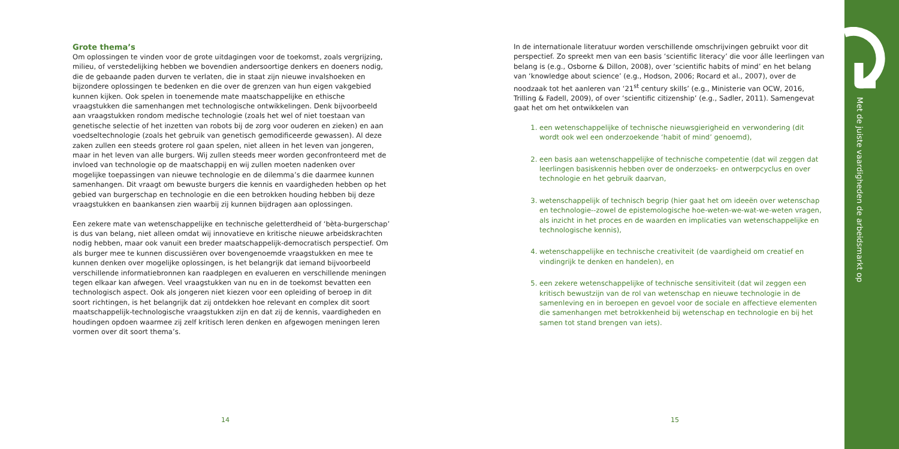Grote thema’s
Om oplossingen te vinden voor de grote uitdagingen voor de toekomst, zoals vergrijzing, milieu, of verstedelijking hebben we bovendien andersoortige denkers en doeners nodig, die de gebaande paden durven te verlaten, die in staat zijn nieuwe invalshoeken en bijzondere oplossingen te bedenken en die over de grenzen van hun eigen vakgebied kunnen kijken. Ook spelen in toenemende mate maatschappelijke en ethische vraagstukken die samenhangen met technologische ontwikkelingen. Denk bijvoorbeeld aan vraagstukken rondom medische technologie (zoals het wel of niet toestaan van genetische selectie of het inzetten van robots bij de zorg voor ouderen en zieken) en aan voedseltechnologie (zoals het gebruik van genetisch gemodificeerde gewassen). Al deze zaken zullen een steeds grotere rol gaan spelen, niet alleen in het leven van jongeren, maar in het leven van alle burgers. Wij zullen steeds meer worden geconfronteerd met de invloed van technologie op de maatschappij en wij zullen moeten nadenken over mogelijke toepassingen van nieuwe technologie en de dilemma’s die daarmee kunnen samenhangen. Dit vraagt om bewuste burgers die kennis en vaardigheden hebben op het gebied van burgerschap en technologie en die een betrokken houding hebben bij deze vraagstukken en baankansen zien waarbij zij kunnen bijdragen aan oplossingen.
Een zekere mate van wetenschappelijke en technische geletterdheid of ‘bèta-burgerschap’ is dus van belang, niet alleen omdat wij innovatieve en kritische nieuwe arbeidskrachten nodig hebben, maar ook vanuit een breder maatschappelijk-democratisch perspectief. Om als burger mee te kunnen discussiëren over bovengenoemde vraagstukken en mee te kunnen denken over mogelijke oplossingen, is het belangrijk dat iemand bijvoorbeeld verschillende informatiebronnen kan raadplegen en evalueren en verschillende meningen tegen elkaar kan afwegen. Veel vraagstukken van nu en in de toekomst bevatten een technologisch aspect. Ook als jongeren niet kiezen voor een opleiding of beroep in dit soort richtingen, is het belangrijk dat zij ontdekken hoe relevant en complex dit soort maatschappelijk-technologische vraagstukken zijn en dat zij de kennis, vaardigheden en houdingen opdoen waarmee zij zelf kritisch leren denken en afgewogen meningen leren vormen over dit soort thema’s.
In de internationale literatuur worden verschillende omschrijvingen gebruikt voor dit perspectief. Zo spreekt men van een basis ‘scientific literacy’ die voor álle leerlingen van belang is (e.g., Osborne & Dillon, 2008), over ‘scientific habits of mind’ en het belang van ‘knowledge about science’ (e.g., Hodson, 2006; Rocard et al., 2007), over de noodzaak tot het aanleren van ‘21<sup>st</sup> century skills’ (e.g., Ministerie van OCW, 2016, Trilling & Fadell, 2009), of over ‘scientific citizenship’ (e.g., Sadler, 2011). Samengevat gaat het om het ontwikkelen van
1. een wetenschappelijke of technische nieuwsgierigheid en verwondering (dit wordt ook wel een onderzoekende ‘habit of mind’ genoemd),
2. een basis aan wetenschappelijke of technische competentie (dat wil zeggen dat leerlingen basiskennis hebben over de onderzoeks- en ontwerpcyclus en over technologie en het gebruik daarvan,
3. wetenschappelijk of technisch begrip (hier gaat het om ideeën over wetenschap en technologie--zowel de epistemologische hoe-weten-we-wat-we-weten vragen, als inzicht in het proces en de waarden en implicaties van wetenschappelijke en technologische kennis),
4. wetenschappelijke en technische creativiteit (de vaardigheid om creatief en vindingrijk te denken en handelen), en
5. een zekere wetenschappelijke of technische sensitiviteit (dat wil zeggen een kritisch bewustzijn van de rol van wetenschap en nieuwe technologie in de samenleving en in beroepen en gevoel voor de sociale en affectieve elementen die samenhangen met betrokkenheid bij wetenschap en technologie en bij het samen tot stand brengen van iets).
14 15
Met de juiste vaardigheden de arbeidsmarkt op